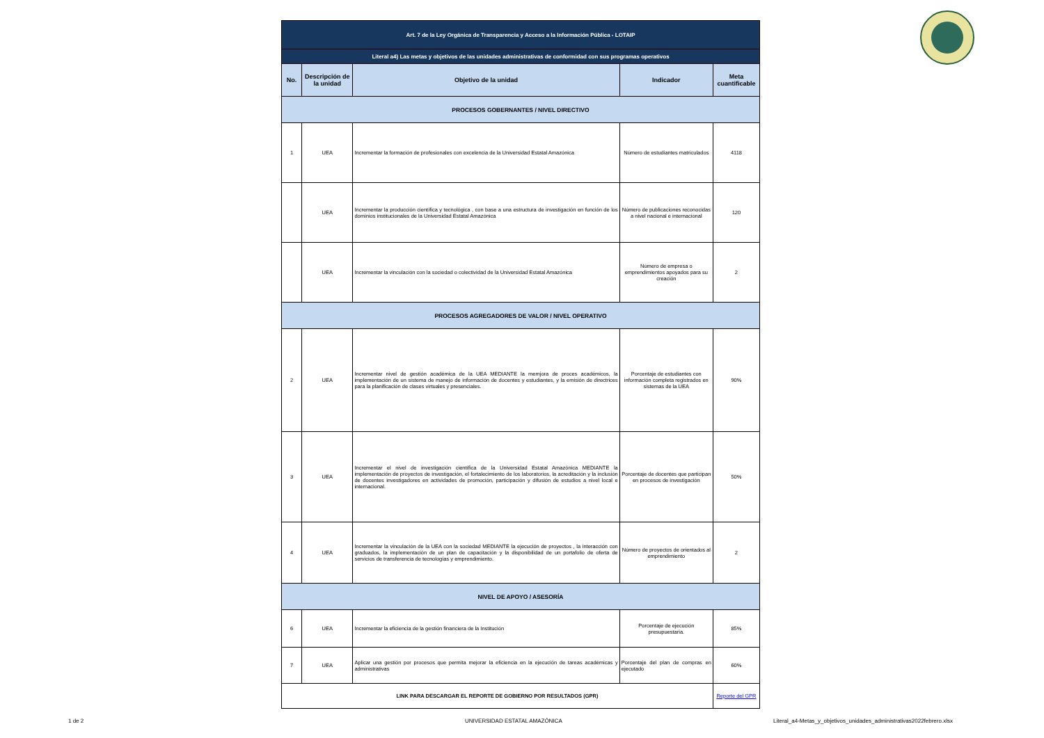| Art. 7 de la Ley Orgánica de Transparencia y Acceso a la Información Pública - LOTAIP | | | | |
| Literal a4) Las metas y objetivos de las unidades administrativas de conformidad con sus programas operativos | | | | |
| No. | Descripción de la unidad | Objetivo de la unidad | Indicador | Meta cuantificable |
| PROCESOS GOBERNANTES / NIVEL DIRECTIVO | | | | |
| 1 | UEA | Incrementar la formación de profesionales con excelencia de la Universidad Estatal Amazónica | Número de estudiantes matriculados | 4118 |
| | UEA | Incrementar la producción científica y tecnológica , con base a una estructura de investigación en función de los dominios institucionales de la Universidad Estatal Amazónica | Número de publicaciones reconocidas a nivel nacional e internacional | 120 |
| | UEA | Incrementar la vinculación con la sociedad o colectividad de la Universidad Estatal Amazónica | Número de empresa o emprendimientos apoyados para su creación | 2 |
| PROCESOS AGREGADORES DE VALOR / NIVEL OPERATIVO | | | | |
| 2 | UEA | Incrementar nivel de gestión académica de la UEA MEDIANTE la memjora de proces académicos, la implementación de un sistema de manejo de información de docentes y estudiantes, y la emisión de directrices para la planificación de clases virtuales y presenciales. | Porcentaje de estudiantes con información completa registrados en sistemas de la UEA | 90% |
| 3 | UEA | Incrementar el nivel de investigación científica de la Universidad Estatal Amazónica MEDIANTE la implementación de proyectos de investigación, el fortalecimiento de los laboratorios, la acreditación y la inclusión de docentes investigadores en actividades de promoción, participación y difusión de estudios a nivel local e internacional. | Porcentaje de docentes que participan en procesos de investigación | 50% |
| 4 | UEA | Incrementar la vinculación de la UEA con la sociedad MEDIANTE la ejecución de proyectos , la interacción con graduados, la implementación de un plan de capacitación y la disponibilidad de un portafolio de oferta de servicios de transferencia de tecnologías y emprendimiento. | Número de proyectos de orientados al emprendimiento | 2 |
| NIVEL DE APOYO / ASESORÍA | | | | |
| 6 | UEA | Incrementar la eficiencia de la gestión financiera de la Institución | Porcentaje de ejecución presupuestaria. | 85% |
| 7 | UEA | Aplicar una gestión por procesos que permita mejorar la eficiencia en la ejecución de tareas académicas y administrativas | Porcentaje del plan de compras en ejecutado | 60% |
| LINK PARA DESCARGAR EL REPORTE DE GOBIERNO POR RESULTADOS (GPR) | | | | Reporte del GPR |
1 de 2 UNIVERSIDAD ESTATAL AMAZÓNICA Literal_a4-Metas_y_objetivos_unidades_administrativas2022febrero.xlsx